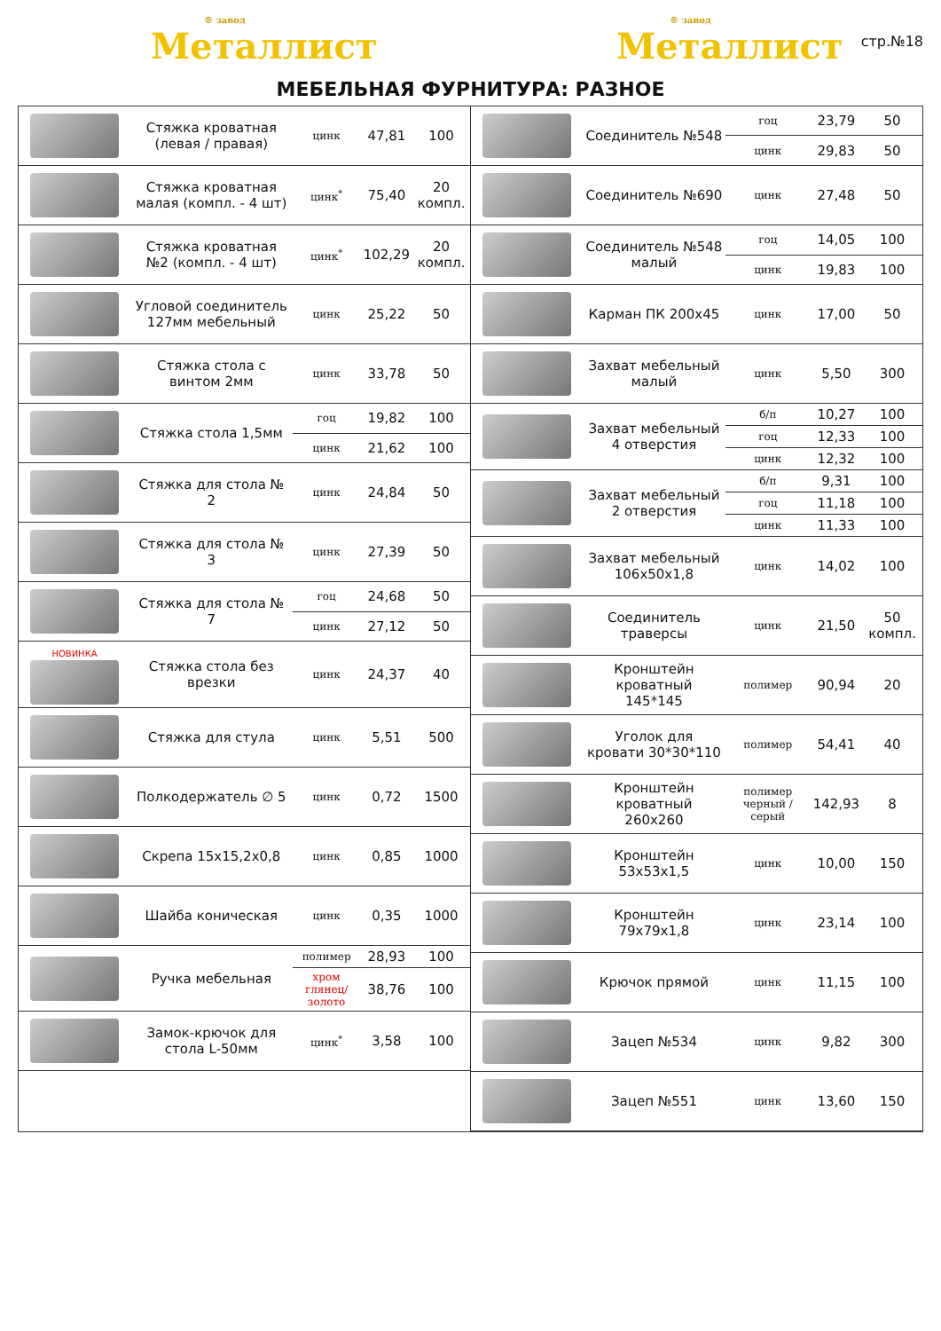® завод
Металлист
® завод
Металлист
стр.№18
МЕБЕЛЬНАЯ ФУРНИТУРА: РАЗНОЕ
| | Стяжка кроватная (левая / правая) | цинк | 47,81 | 100 |
| | Стяжка кроватная малая (компл. - 4 шт) | цинк<sup>*</sup> | 75,40 | 20 компл. |
| | Стяжка кроватная №2 (компл. - 4 шт) | цинк<sup>*</sup> | 102,29 | 20 компл. |
| | Угловой соединитель 127мм мебельный | цинк | 25,22 | 50 |
| | Стяжка стола с винтом 2мм | цинк | 33,78 | 50 |
| | Стяжка стола 1,5мм | гоц | 19,82 | 100 |
| | | цинк | 21,62 | 100 |
| | Стяжка для стола № 2 | цинк | 24,84 | 50 |
| | Стяжка для стола № 3 | цинк | 27,39 | 50 |
| | Стяжка для стола № 7 | гоц | 24,68 | 50 |
| | | цинк | 27,12 | 50 |
| НОВИНКА | Стяжка стола без врезки | цинк | 24,37 | 40 |
| | Стяжка для стула | цинк | 5,51 | 500 |
| | Полкодержатель ∅ 5 | цинк | 0,72 | 1500 |
| | Скрепа 15x15,2x0,8 | цинк | 0,85 | 1000 |
| | Шайба коническая | цинк | 0,35 | 1000 |
| | Ручка мебельная | полимер | 28,93 | 100 |
| | | хром глянец/ золото | 38,76 | 100 |
| | Замок-крючок для стола L-50мм | цинк<sup>*</sup> | 3,58 | 100 |
| | Соединитель №548 | гоц | 23,79 | 50 |
| | | цинк | 29,83 | 50 |
| | Соединитель №690 | цинк | 27,48 | 50 |
| | Соединитель №548 малый | гоц | 14,05 | 100 |
| | | цинк | 19,83 | 100 |
| | Карман ПК 200x45 | цинк | 17,00 | 50 |
| | Захват мебельный малый | цинк | 5,50 | 300 |
| | Захват мебельный 4 отверстия | б/п | 10,27 | 100 |
| | | гоц | 12,33 | 100 |
| | | цинк | 12,32 | 100 |
| | Захват мебельный 2 отверстия | б/п | 9,31 | 100 |
| | | гоц | 11,18 | 100 |
| | | цинк | 11,33 | 100 |
| | Захват мебельный 106x50x1,8 | цинк | 14,02 | 100 |
| | Соединитель траверсы | цинк | 21,50 | 50 компл. |
| | Кронштейн кроватный 145*145 | полимер | 90,94 | 20 |
| | Уголок для кровати 30*30*110 | полимер | 54,41 | 40 |
| | Кронштейн кроватный 260x260 | полимер черный / серый | 142,93 | 8 |
| | Кронштейн 53x53x1,5 | цинк | 10,00 | 150 |
| | Кронштейн 79x79x1,8 | цинк | 23,14 | 100 |
| | Крючок прямой | цинк | 11,15 | 100 |
| | Зацеп №534 | цинк | 9,82 | 300 |
| | Зацеп №551 | цинк | 13,60 | 150 |